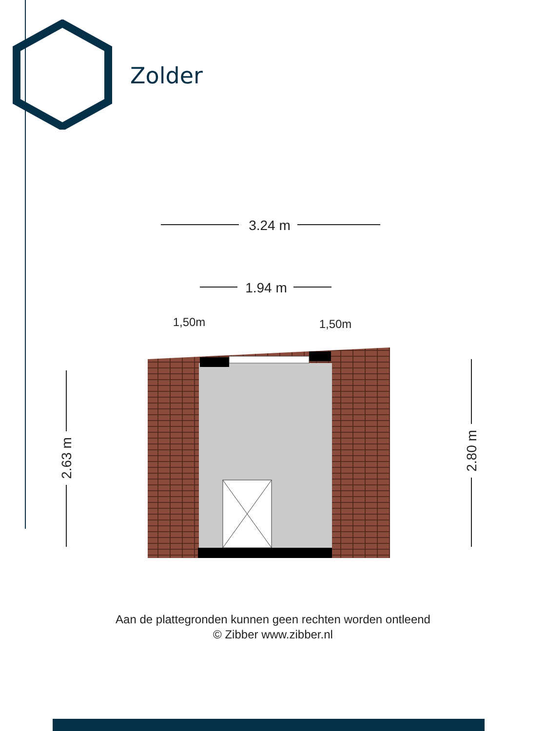Zolder
3.24 m
1.94 m
1,50m
1,50m
2.63 m
2.80 m
Aan de plattegronden kunnen geen rechten worden ontleend
© Zibber www.zibber.nl